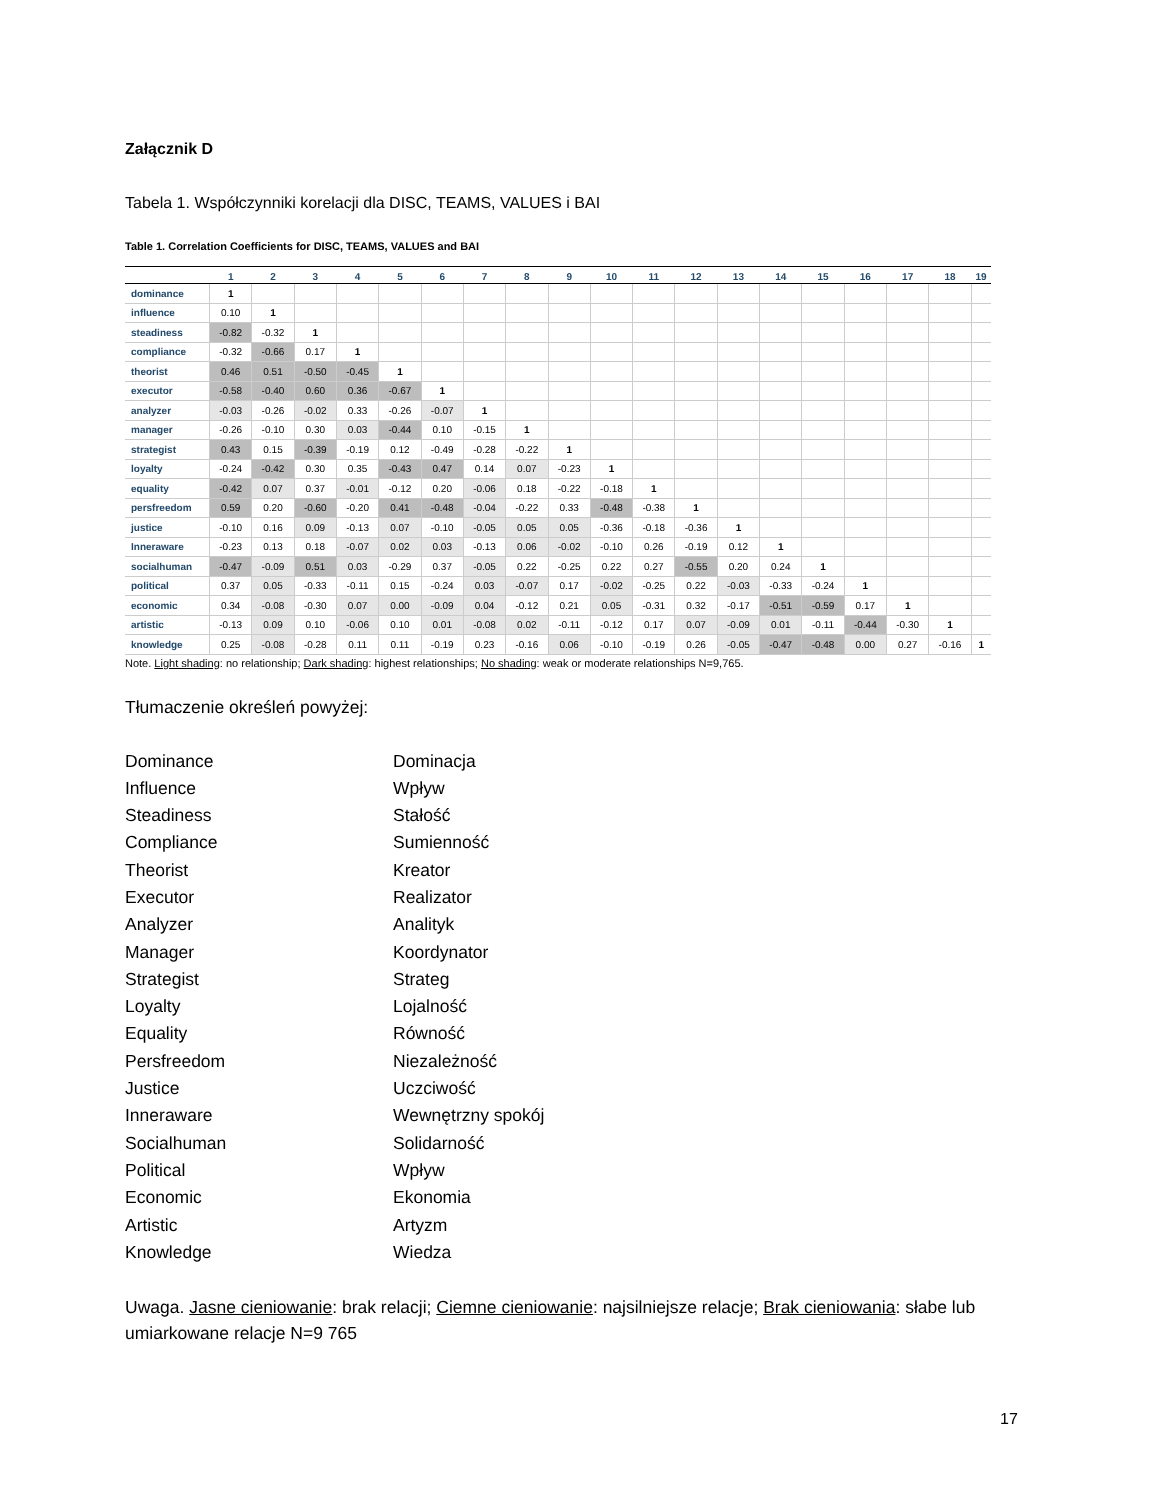Załącznik D
Tabela 1. Współczynniki korelacji dla DISC, TEAMS, VALUES i BAI
Table 1. Correlation Coefficients for DISC, TEAMS, VALUES and BAI
| | 1 | 2 | 3 | 4 | 5 | 6 | 7 | 8 | 9 | 10 | 11 | 12 | 13 | 14 | 15 | 16 | 17 | 18 | 19 |
| --- | --- | --- | --- | --- | --- | --- | --- | --- | --- | --- | --- | --- | --- | --- | --- | --- | --- | --- | --- |
| dominance | 1 | | | | | | | | | | | | | | | | | | |
| influence | 0.10 | 1 | | | | | | | | | | | | | | | | | |
| steadiness | -0.82 | -0.32 | 1 | | | | | | | | | | | | | | | | |
| compliance | -0.32 | -0.66 | 0.17 | 1 | | | | | | | | | | | | | | | |
| theorist | 0.46 | 0.51 | -0.50 | -0.45 | 1 | | | | | | | | | | | | | | |
| executor | -0.58 | -0.40 | 0.60 | 0.36 | -0.67 | 1 | | | | | | | | | | | | | |
| analyzer | -0.03 | -0.26 | -0.02 | 0.33 | -0.26 | -0.07 | 1 | | | | | | | | | | | | |
| manager | -0.26 | -0.10 | 0.30 | 0.03 | -0.44 | 0.10 | -0.15 | 1 | | | | | | | | | | | |
| strategist | 0.43 | 0.15 | -0.39 | -0.19 | 0.12 | -0.49 | -0.28 | -0.22 | 1 | | | | | | | | | | |
| loyalty | -0.24 | -0.42 | 0.30 | 0.35 | -0.43 | 0.47 | 0.14 | 0.07 | -0.23 | 1 | | | | | | | | | |
| equality | -0.42 | 0.07 | 0.37 | -0.01 | -0.12 | 0.20 | -0.06 | 0.18 | -0.22 | -0.18 | 1 | | | | | | | | |
| persfreedom | 0.59 | 0.20 | -0.60 | -0.20 | 0.41 | -0.48 | -0.04 | -0.22 | 0.33 | -0.48 | -0.38 | 1 | | | | | | | |
| justice | -0.10 | 0.16 | 0.09 | -0.13 | 0.07 | -0.10 | -0.05 | 0.05 | 0.05 | -0.36 | -0.18 | -0.36 | 1 | | | | | | |
| Inneraware | -0.23 | 0.13 | 0.18 | -0.07 | 0.02 | 0.03 | -0.13 | 0.06 | -0.02 | -0.10 | 0.26 | -0.19 | 0.12 | 1 | | | | | |
| socialhuman | -0.47 | -0.09 | 0.51 | 0.03 | -0.29 | 0.37 | -0.05 | 0.22 | -0.25 | 0.22 | 0.27 | -0.55 | 0.20 | 0.24 | 1 | | | | |
| political | 0.37 | 0.05 | -0.33 | -0.11 | 0.15 | -0.24 | 0.03 | -0.07 | 0.17 | -0.02 | -0.25 | 0.22 | -0.03 | -0.33 | -0.24 | 1 | | | |
| economic | 0.34 | -0.08 | -0.30 | 0.07 | 0.00 | -0.09 | 0.04 | -0.12 | 0.21 | 0.05 | -0.31 | 0.32 | -0.17 | -0.51 | -0.59 | 0.17 | 1 | | |
| artistic | -0.13 | 0.09 | 0.10 | -0.06 | 0.10 | 0.01 | -0.08 | 0.02 | -0.11 | -0.12 | 0.17 | 0.07 | -0.09 | 0.01 | -0.11 | -0.44 | -0.30 | 1 | |
| knowledge | 0.25 | -0.08 | -0.28 | 0.11 | 0.11 | -0.19 | 0.23 | -0.16 | 0.06 | -0.10 | -0.19 | 0.26 | -0.05 | -0.47 | -0.48 | 0.00 | 0.27 | -0.16 | 1 |
Note. Light shading: no relationship; Dark shading: highest relationships; No shading: weak or moderate relationships N=9,765.
Tłumaczenie określeń powyżej:
Dominance
Dominacja
Influence
Wpływ
Steadiness
Stałość
Compliance
Sumienność
Theorist
Kreator
Executor
Realizator
Analyzer
Analityk
Manager
Koordynator
Strategist
Strateg
Loyalty
Lojalność
Equality
Równość
Persfreedom
Niezależność
Justice
Uczciwość
Inneraware
Wewnętrzny spokój
Socialhuman
Solidarność
Political
Wpływ
Economic
Ekonomia
Artistic
Artyzm
Knowledge
Wiedza
Uwaga. Jasne cieniowanie: brak relacji; Ciemne cieniowanie: najsilniejsze relacje; Brak cieniowania: słabe lub umiarkowane relacje N=9 765
17